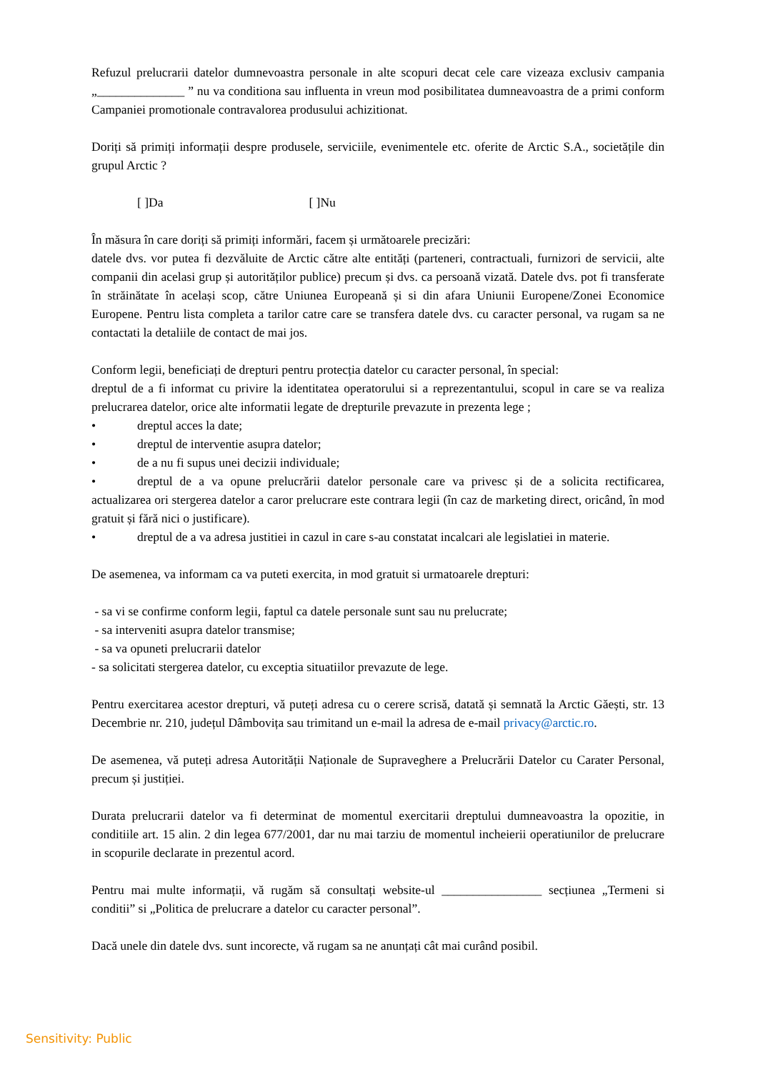Refuzul prelucrarii datelor dumnevoastra personale in alte scopuri decat cele care vizeaza exclusiv campania „______________ ” nu va conditiona sau influenta in vreun mod posibilitatea dumneavoastra de a primi conform Campaniei promotionale contravalorea produsului achizitionat.
Doriți să primiți informații despre produsele, serviciile, evenimentele etc. oferite de Arctic S.A., societățile din grupul Arctic ?
[ ]Da [ ]Nu
În măsura în care doriți să primiți informări, facem și următoarele precizări:
datele dvs. vor putea fi dezvăluite de Arctic către alte entități (parteneri, contractuali, furnizori de servicii, alte companii din acelasi grup și autorităților publice) precum și dvs. ca persoană vizată. Datele dvs. pot fi transferate în străinătate în același scop, către Uniunea Europeană și si din afara Uniunii Europene/Zonei Economice Europene. Pentru lista completa a tarilor catre care se transfera datele dvs. cu caracter personal, va rugam sa ne contactati la detaliile de contact de mai jos.
Conform legii, beneficiați de drepturi pentru protecția datelor cu caracter personal, în special:
dreptul de a fi informat cu privire la identitatea operatorului si a reprezentantului, scopul in care se va realiza prelucrarea datelor, orice alte informatii legate de drepturile prevazute in prezenta lege ;
• dreptul acces la date;
• dreptul de interventie asupra datelor;
• de a nu fi supus unei decizii individuale;
• dreptul de a va opune prelucrării datelor personale care va privesc și de a solicita rectificarea, actualizarea ori stergerea datelor a caror prelucrare este contrara legii (în caz de marketing direct, oricând, în mod gratuit și fără nici o justificare).
• dreptul de a va adresa justitiei in cazul in care s-au constatat incalcari ale legislatiei in materie.
De asemenea, va informam ca va puteti exercita, in mod gratuit si urmatoarele drepturi:
- sa vi se confirme conform legii, faptul ca datele personale sunt sau nu prelucrate;
- sa interveniti asupra datelor transmise;
- sa va opuneti prelucrarii datelor
- sa solicitati stergerea datelor, cu exceptia situatiilor prevazute de lege.
Pentru exercitarea acestor drepturi, vă puteți adresa cu o cerere scrisă, datată și semnată la Arctic Găești, str. 13 Decembrie nr. 210, județul Dâmbovița sau trimitand un e-mail la adresa de e-mail privacy@arctic.ro.
De asemenea, vă puteți adresa Autorității Naționale de Supraveghere a Prelucrării Datelor cu Carater Personal, precum și justiției.
Durata prelucrarii datelor va fi determinat de momentul exercitarii dreptului dumneavoastra la opozitie, in conditiile art. 15 alin. 2 din legea 677/2001, dar nu mai tarziu de momentul incheierii operatiunilor de prelucrare in scopurile declarate in prezentul acord.
Pentru mai multe informații, vă rugăm să consultați website-ul ________________ secțiunea „Termeni si conditii” si „Politica de prelucrare a datelor cu caracter personal”.
Dacă unele din datele dvs. sunt incorecte, vă rugam sa ne anunțați cât mai curând posibil.
Sensitivity: Public